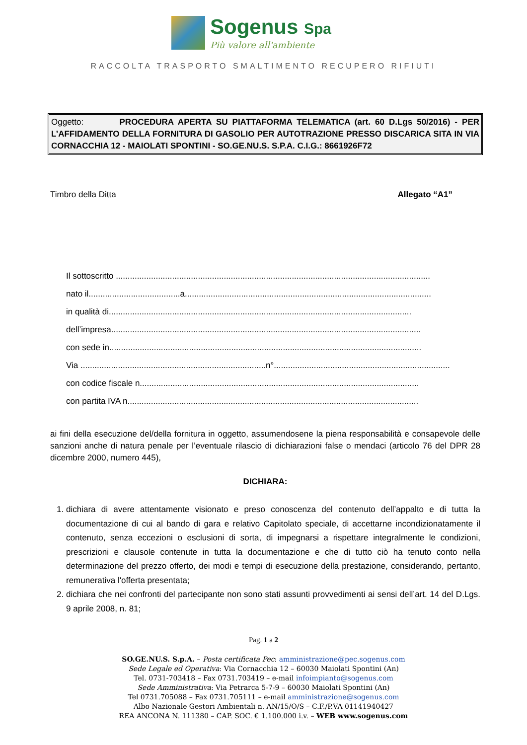Sogenus Spa
Più valore all'ambiente
RACCOLTA TRASPORTO SMALTIMENTO RECUPERO RIFIUTI
Oggetto: PROCEDURA APERTA SU PIATTAFORMA TELEMATICA (art. 60 D.Lgs 50/2016) - PER L’AFFIDAMENTO DELLA FORNITURA DI GASOLIO PER AUTOTRAZIONE PRESSO DISCARICA SITA IN VIA CORNACCHIA 12 - MAIOLATI SPONTINI - SO.GE.NU.S. S.P.A. C.I.G.: 8661926F72
Timbro della Ditta Allegato “A1”
Il sottoscritto ......................................................................................................................................
nato il.......................................a.........................................................................................................
in qualità di.................................................................................................................................
dell’impresa....................................................................................................................................
con sede in.....................................................................................................................................
Via ...............................................................................n°...........................................................................
con codice fiscale n.......................................................................................................................
con partita IVA n............................................................................................................................
ai fini della esecuzione del/della fornitura in oggetto, assumendosene la piena responsabilità e consapevole delle sanzioni anche di natura penale per l’eventuale rilascio di dichiarazioni false o mendaci (articolo 76 del DPR 28 dicembre 2000, numero 445),
DICHIARA:
1. dichiara di avere attentamente visionato e preso conoscenza del contenuto dell’appalto e di tutta la documentazione di cui al bando di gara e relativo Capitolato speciale, di accettarne incondizionatamente il contenuto, senza eccezioni o esclusioni di sorta, di impegnarsi a rispettare integralmente le condizioni, prescrizioni e clausole contenute in tutta la documentazione e che di tutto ciò ha tenuto conto nella determinazione del prezzo offerto, dei modi e tempi di esecuzione della prestazione, considerando, pertanto, remunerativa l'offerta presentata;
2. dichiara che nei confronti del partecipante non sono stati assunti provvedimenti ai sensi dell’art. 14 del D.Lgs. 9 aprile 2008, n. 81;
Pag. 1 a 2
SO.GE.NU.S. S.p.A. – Posta certificata Pec: amministrazione@pec.sogenus.com
Sede Legale ed Operativa: Via Cornacchia 12 – 60030 Maiolati Spontini (An)
Tel. 0731-703418 – Fax 0731.703419 – e-mail infoimpianto@sogenus.com
Sede Amministrativa: Via Petrarca 5-7-9 – 60030 Maiolati Spontini (An)
Tel 0731.705088 – Fax 0731.705111 – e-mail amministrazione@sogenus.com
Albo Nazionale Gestori Ambientali n. AN/15/O/S – C.F./P.VA 01141940427
REA ANCONA N. 111380 – CAP. SOC. € 1.100.000 i.v. – WEB www.sogenus.com